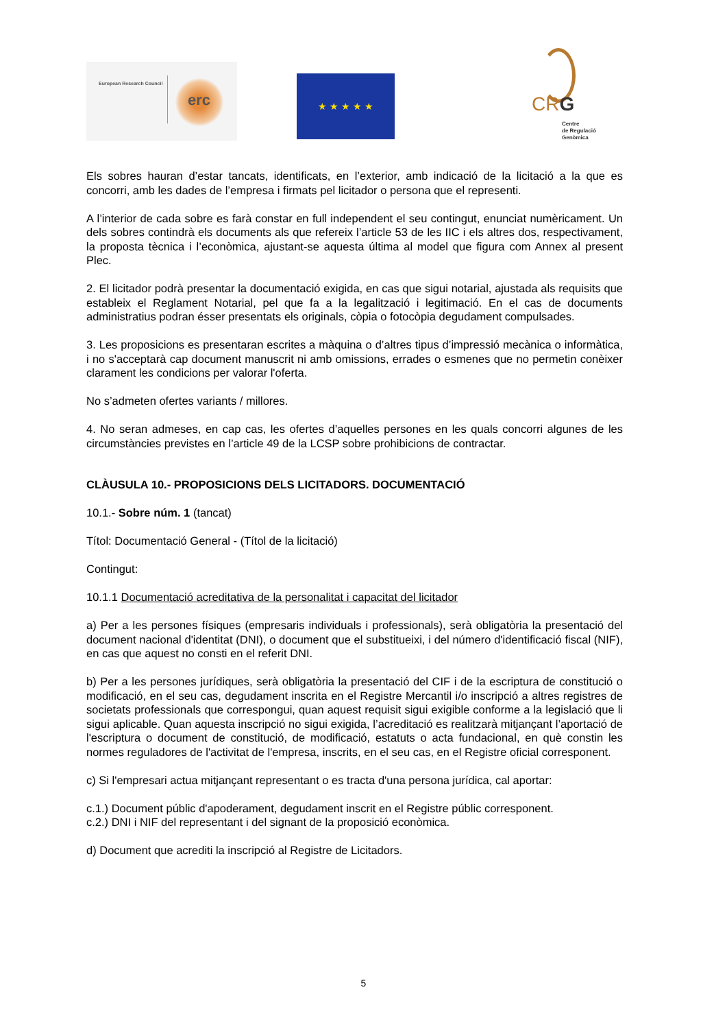European Research Council
erc
★ ★ ★ ★ ★
CRG
Centre
de Regulació
Genòmica
Els sobres hauran d’estar tancats, identificats, en l’exterior, amb indicació de la licitació a la que es concorri, amb les dades de l’empresa i firmats pel licitador o persona que el representi.
A l’interior de cada sobre es farà constar en full independent el seu contingut, enunciat numèricament. Un dels sobres contindrà els documents als que refereix l’article 53 de les IIC i els altres dos, respectivament, la proposta tècnica i l’econòmica, ajustant-se aquesta última al model que figura com Annex al present Plec.
2. El licitador podrà presentar la documentació exigida, en cas que sigui notarial, ajustada als requisits que estableix el Reglament Notarial, pel que fa a la legalització i legitimació. En el cas de documents administratius podran ésser presentats els originals, còpia o fotocòpia degudament compulsades.
3. Les proposicions es presentaran escrites a màquina o d’altres tipus d’impressió mecànica o informàtica, i no s'acceptarà cap document manuscrit ni amb omissions, errades o esmenes que no permetin conèixer clarament les condicions per valorar l'oferta.
No s’admeten ofertes variants / millores.
4. No seran admeses, en cap cas, les ofertes d’aquelles persones en les quals concorri algunes de les circumstàncies previstes en l’article 49 de la LCSP sobre prohibicions de contractar.
CLÀUSULA 10.- PROPOSICIONS DELS LICITADORS. DOCUMENTACIÓ
10.1.- Sobre núm. 1 (tancat)
Títol: Documentació General - (Títol de la licitació)
Contingut:
10.1.1 Documentació acreditativa de la personalitat i capacitat del licitador
a) Per a les persones físiques (empresaris individuals i professionals), serà obligatòria la presentació del document nacional d'identitat (DNI), o document que el substitueixi, i del número d'identificació fiscal (NIF), en cas que aquest no consti en el referit DNI.
b) Per a les persones jurídiques, serà obligatòria la presentació del CIF i de la escriptura de constitució o modificació, en el seu cas, degudament inscrita en el Registre Mercantil i/o inscripció a altres registres de societats professionals que correspongui, quan aquest requisit sigui exigible conforme a la legislació que li sigui aplicable. Quan aquesta inscripció no sigui exigida, l’acreditació es realitzarà mitjançant l’aportació de l'escriptura o document de constitució, de modificació, estatuts o acta fundacional, en què constin les normes reguladores de l'activitat de l'empresa, inscrits, en el seu cas, en el Registre oficial corresponent.
c) Si l'empresari actua mitjançant representant o es tracta d'una persona jurídica, cal aportar:
c.1.) Document públic d'apoderament, degudament inscrit en el Registre públic corresponent.
c.2.) DNI i NIF del representant i del signant de la proposició econòmica.
d) Document que acrediti la inscripció al Registre de Licitadors.
5